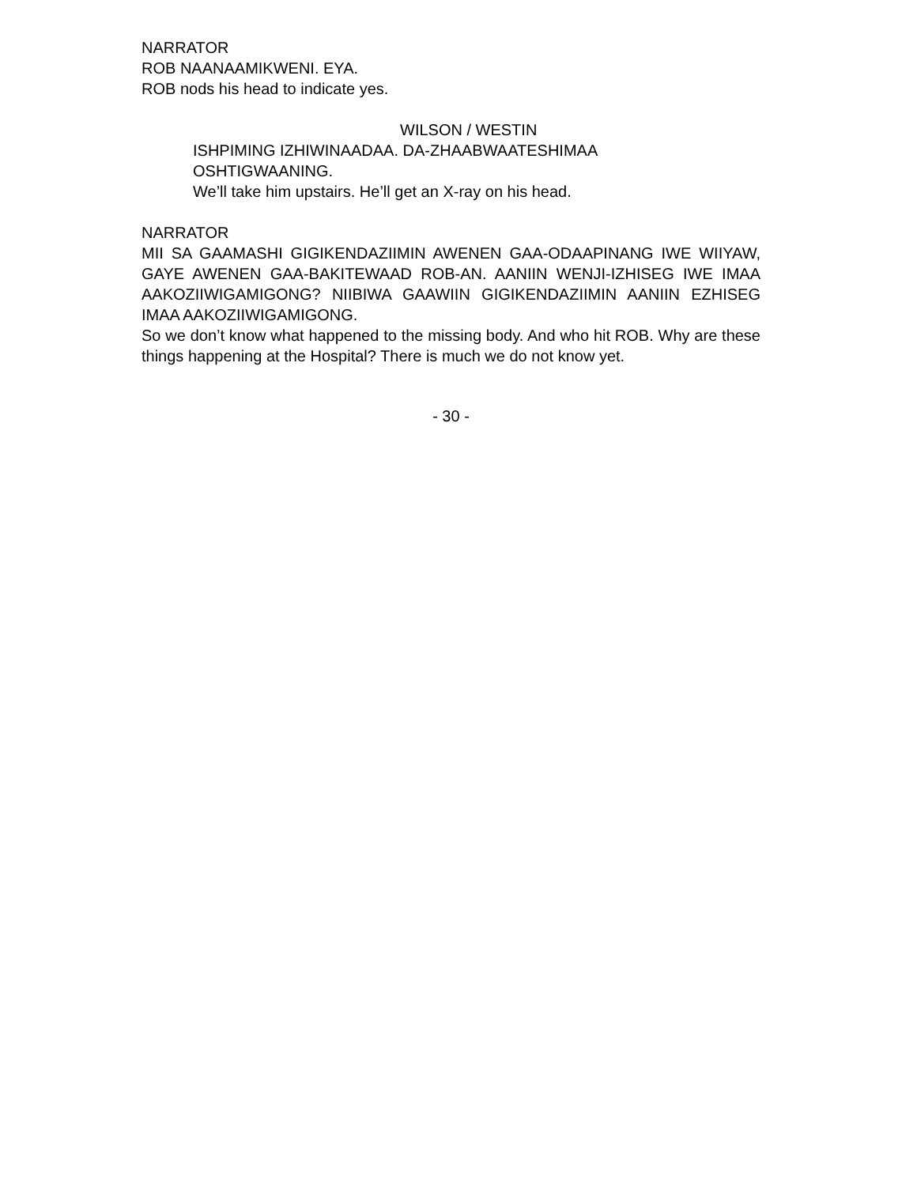NARRATOR
ROB NAANAAMIKWENI. EYA.
ROB nods his head to indicate yes.
WILSON / WESTIN
ISHPIMING IZHIWINAADAA. DA-ZHAABWAATESHIMAA
OSHTIGWAANING.
We’ll take him upstairs. He’ll get an X-ray on his head.
NARRATOR
MII SA GAAMASHI GIGIKENDAZIIMIN AWENEN GAA-ODAAPINANG IWE WIIYAW, GAYE AWENEN GAA-BAKITEWAAD ROB-AN. AANIIN WENJI-IZHISEG IWE IMAA AAKOZIIWIGAMIGONG? NIIBIWA GAAWIIN GIGIKENDAZIIMIN AANIIN EZHISEG IMAA AAKOZIIWIGAMIGONG.
So we don’t know what happened to the missing body. And who hit ROB. Why are these things happening at the Hospital? There is much we do not know yet.
- 30 -